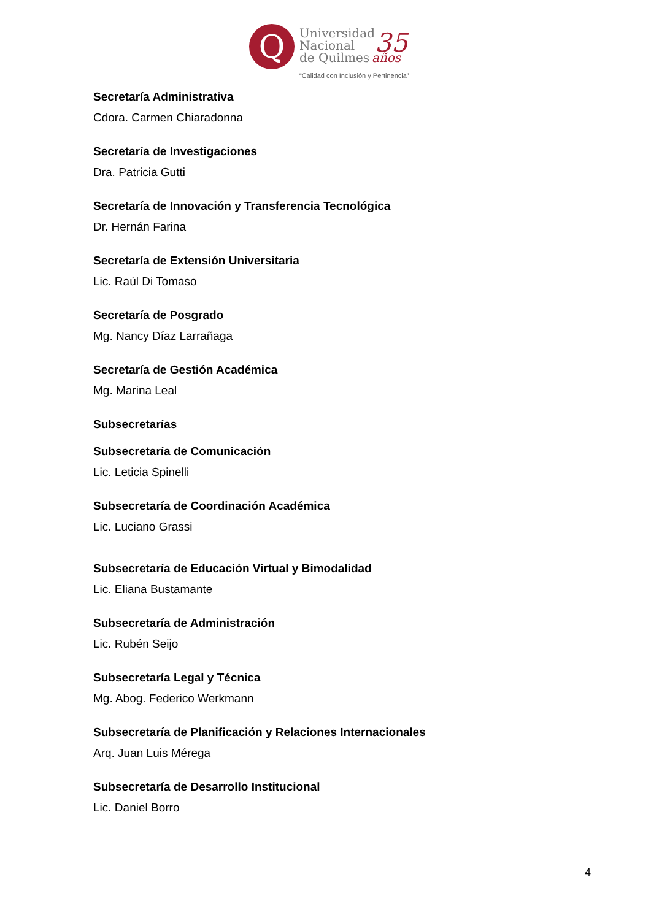Q
Universidad
Nacional
de Quilmes
35
años
“Calidad con Inclusión y Pertinencia”
Secretaría Administrativa
Cdora. Carmen Chiaradonna
Secretaría de Investigaciones
Dra. Patricia Gutti
Secretaría de Innovación y Transferencia Tecnológica
Dr. Hernán Farina
Secretaría de Extensión Universitaria
Lic. Raúl Di Tomaso
Secretaría de Posgrado
Mg. Nancy Díaz Larrañaga
Secretaría de Gestión Académica
Mg. Marina Leal
Subsecretarías
Subsecretaría de Comunicación
Lic. Leticia Spinelli
Subsecretaría de Coordinación Académica
Lic. Luciano Grassi
Subsecretaría de Educación Virtual y Bimodalidad
Lic. Eliana Bustamante
Subsecretaría de Administración
Lic. Rubén Seijo
Subsecretaría Legal y Técnica
Mg. Abog. Federico Werkmann
Subsecretaría de Planificación y Relaciones Internacionales
Arq. Juan Luis Mérega
Subsecretaría de Desarrollo Institucional
Lic. Daniel Borro
4